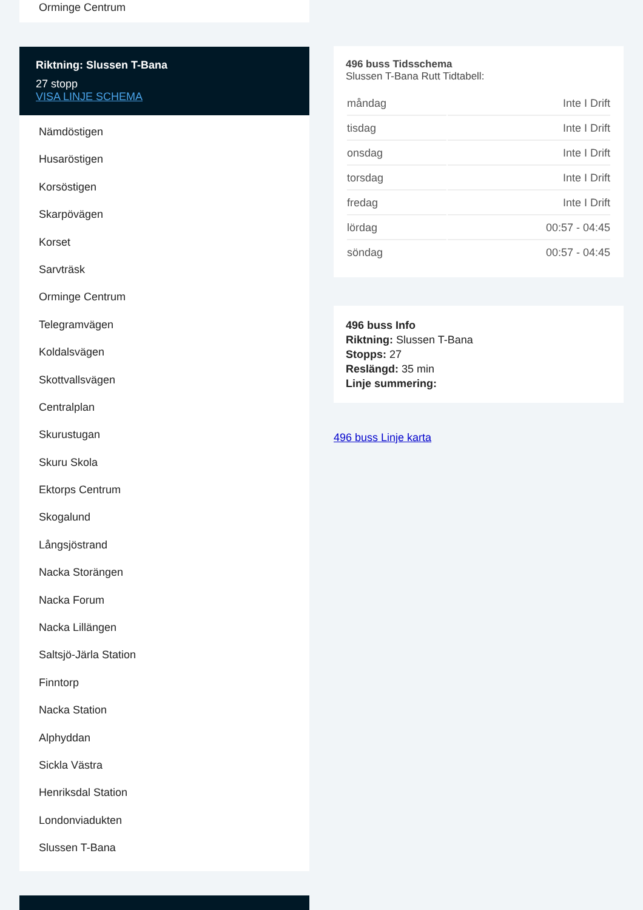Orminge Centrum
Riktning: Slussen T-Bana
27 stopp
VISA LINJE SCHEMA
Nämdöstigen
Husaröstigen
Korsöstigen
Skarpövägen
Korset
Sarvträsk
Orminge Centrum
Telegramvägen
Koldalsvägen
Skottvallsvägen
Centralplan
Skurustugan
Skuru Skola
Ektorps Centrum
Skogalund
Långsjöstrand
Nacka Storängen
Nacka Forum
Nacka Lillängen
Saltsjö-Järla Station
Finntorp
Nacka Station
Alphyddan
Sickla Västra
Henriksdal Station
Londonviadukten
Slussen T-Bana
496 buss Tidsschema
Slussen T-Bana Rutt Tidtabell:
| måndag | Inte I Drift |
| tisdag | Inte I Drift |
| onsdag | Inte I Drift |
| torsdag | Inte I Drift |
| fredag | Inte I Drift |
| lördag | 00:57 - 04:45 |
| söndag | 00:57 - 04:45 |
496 buss Info
Riktning: Slussen T-Bana
Stopps: 27
Reslängd: 35 min
Linje summering:
496 buss Linje karta